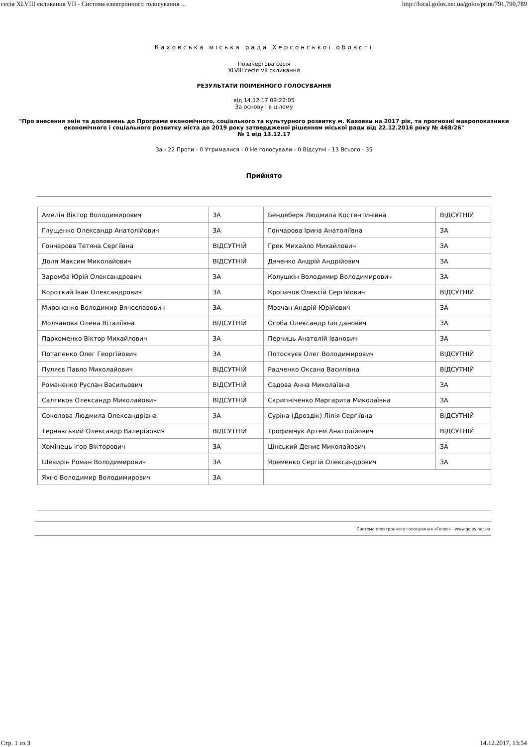сесія XLVIII скликання VII - Система електронного голосування ... http://local.golos.net.ua/golos/print/791,790,789
Каховська міська рада Херсонської області
Позачергова сесія
XLVIII сесія VII скликання
РЕЗУЛЬТАТИ ПОІМЕННОГО ГОЛОСУВАННЯ
від 14.12.17 09:22:05
За основу і в цілому
"Про внесення змін та доповнень до Програми економічного, соціального та культурного розвитку м. Каховки на 2017 рік, та прогнозні макропоказники економічного і соціального розвитку міста до 2019 року затвердженої рішенням міської ради від 22.12.2016 року № 468/26"
№ 1 від 13.12.17
За - 22 Проти - 0 Утрималися - 0 Не голосували - 0 Відсутні - 13 Всього - 35
Прийнято
| Амелін Віктор Володимирович | ЗА | Бендеберя Людмила Костянтинівна | ВІДСУТНІЙ |
| Глущенко Олександр Анатолійович | ЗА | Гончарова Ірина Анатоліївна | ЗА |
| Гончарова Тетяна Сергіївна | ВІДСУТНІЙ | Грек Михайло Михайлович | ЗА |
| Доля Максим Миколайович | ВІДСУТНІЙ | Дяченко Андрій Андрійович | ЗА |
| Заремба Юрій Олександрович | ЗА | Колушкін Володимир Володимирович | ЗА |
| Короткий Іван Олександрович | ЗА | Кропачов Олексій Сергійович | ВІДСУТНІЙ |
| Мироненко Володимир Вячеславович | ЗА | Мовчан Андрій Юрійович | ЗА |
| Молчанова Олена Віталіївна | ВІДСУТНІЙ | Особа Олександр Богданович | ЗА |
| Пархоменко Віктор Михайлович | ЗА | Перчиць Анатолій Іванович | ЗА |
| Потапенко Олег Георгійович | ЗА | Потоскуєв Олег Володимирович | ВІДСУТНІЙ |
| Пуляєв Павло Миколайович | ВІДСУТНІЙ | Радченко Оксана Василівна | ВІДСУТНІЙ |
| Романенко Руслан Васильович | ВІДСУТНІЙ | Садова Анна Миколаївна | ЗА |
| Салтиков Олександр Миколайович | ВІДСУТНІЙ | Скрипніченко Маргарита Миколаївна | ЗА |
| Соколова Людмила Олександрівна | ЗА | Суріна (Дроздік) Лілія Сергіївна | ВІДСУТНІЙ |
| Тернавський Олександр Валерійович | ВІДСУТНІЙ | Трофимчук Артем Анатолійович | ВІДСУТНІЙ |
| Хомінець Ігор Вікторович | ЗА | Цінський Денис Миколайович | ЗА |
| Шевирін Роман Володимирович | ЗА | Яременко Сергій Олександрович | ЗА |
| Яхно Володимир Володимирович | ЗА | | |
Система електронного голосування «Голос» - www.golos.net.ua
Стр. 1 из 3 14.12.2017, 13:54